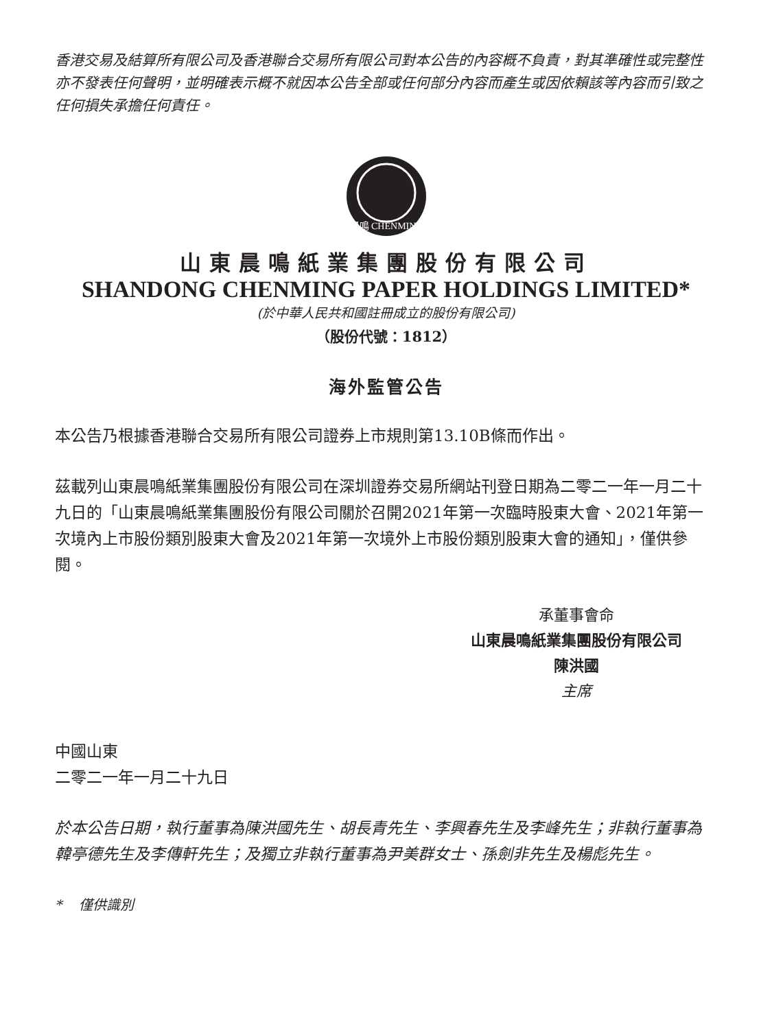香港交易及結算所有限公司及香港聯合交易所有限公司對本公告的內容概不負責，對其準確性或完整性亦不發表任何聲明，並明確表示概不就因本公告全部或任何部分內容而產生或因依賴該等內容而引致之任何損失承擔任何責任。
晨鳴 CHENMING
山東晨鳴紙業集團股份有限公司
SHANDONG CHENMING PAPER HOLDINGS LIMITED*
(於中華人民共和國註冊成立的股份有限公司)
（股份代號：1812）
海外監管公告
本公告乃根據香港聯合交易所有限公司證券上市規則第13.10B條而作出。
茲載列山東晨鳴紙業集團股份有限公司在深圳證券交易所網站刊登日期為二零二一年一月二十九日的「山東晨鳴紙業集團股份有限公司關於召開2021年第一次臨時股東大會、2021年第一次境內上市股份類別股東大會及2021年第一次境外上市股份類別股東大會的通知」，僅供參閱。
承董事會命
山東晨鳴紙業集團股份有限公司
陳洪國
主席
中國山東
二零二一年一月二十九日
於本公告日期，執行董事為陳洪國先生、胡長青先生、李興春先生及李峰先生；非執行董事為韓亭德先生及李傳軒先生；及獨立非執行董事為尹美群女士、孫劍非先生及楊彪先生。
* 僅供識別